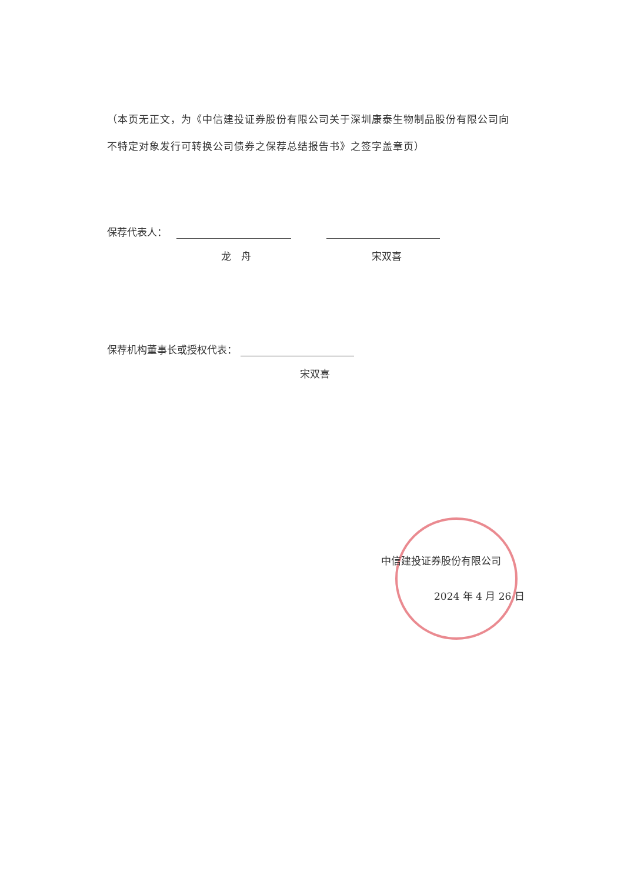（本页无正文，为《中信建投证券股份有限公司关于深圳康泰生物制品股份有限公司向不特定对象发行可转换公司债券之保荐总结报告书》之签字盖章页）
保荐代表人：
龙　舟 宋双喜
保荐机构董事长或授权代表：
宋双喜
中信建投证券股份有限公司
2024 年 4 月 26 日